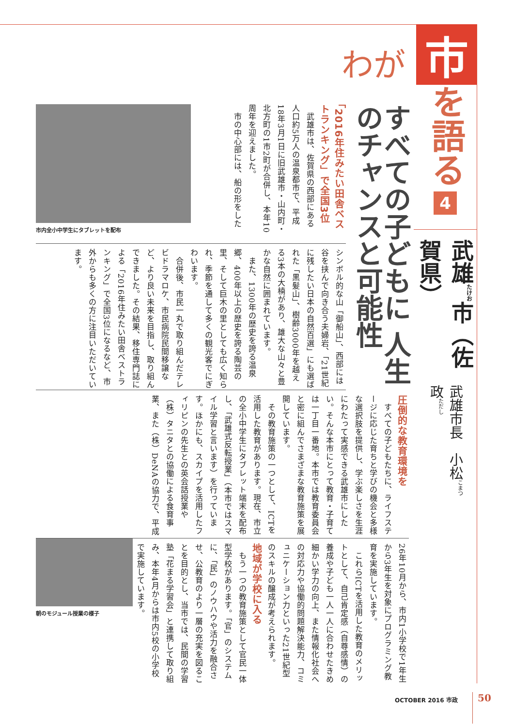わが
市
を語る
4
武雄<sup>たけお</sup>市（佐賀県）
武雄市長　小松<sup>こまつ</sup>　政<sup>ただし</sup>
すべての子どもに 人生のチャンスと可能性
「2016年住みたい田舎ベストランキング」で全国3位
　武雄市は、佐賀県の西部にある人口約5万人の温泉都市で、平成18年3月1日に旧武雄市・山内町・北方町の1市2町が合併し、本年10周年を迎えました。
　市の中心部には、船の形をした
市内全小中学生にタブレットを配布
シンボル的な山「御船山」、西部には谷を挟んで向き合う夫婦岩、「21世紀に残したい日本の自然百選」にも選ばれた「黒髪山」、樹齢3000年を越える3本の大楠があり、雄大な山々と豊かな自然に囲まれています。
　また、1300年の歴史を誇る温泉郷、400年以上の歴史を誇る陶芸の里、そして巨木の里としても広く知られ、季節を通して多くの観光客でにぎわいます。
　合併後、市民一丸で取り組んだテレビドラマロケ、市民病院民間移譲など、より良い未来を目指し、取り組んできました。その結果、移住専門誌による「2016年住みたい田舎ベストランキング」で全国3位になるなど、市外からも多くの方に注目いただいています。
圧倒的な教育環境を
　すべての子どもたちに、ライフステージに応じた育ちと学びの機会と多様な選択肢を提供し、学ぶ楽しさを生涯にわたって実感できる武雄市にしたい。そんな本市にとって教育・子育ては一丁目一番地。本市では教育委員会と密に組んでさまざまな教育施策を展開しています。
　その教育施策の一つとして、ICTを活用した教育があります。現在、市立の全小中学生にタブレット端末を配布し、「武雄式反転授業」（本市ではスマイル学習と言います）を行っています。ほかにも、スカイプを活用したフィリピンの先生との英会話授業や（株）タニタとの協働による食育事業、また（株）DeNAの協力で、平成
26年10月から、市内1小学校で1年生から3年生を対象にプログラミング教育を実施しています。
　これらICTを活用した教育のメリットとして、自己肯定感（自尊感情）の養成や子ども一人一人に合わせたきめ細かい学力の向上、また情報化社会への対応力や協働的問題解決能力、コミュニケーション力といった21世紀型のスキルの醸成が考えられます。
地域が学校に入る
　もう一つの教育施策として官民一体型学校があります。「官」のシステムに、「民」のノウハウや活力を融合させ、公教育のより一層の充実を図ることを目的とし、当市では、民間の学習塾「花まる学習会」と連携して取り組み、本年4月からは市内5校の小学校で実施しています。
朝のモジュール授業の様子
OCTOBER 2016 市政 50